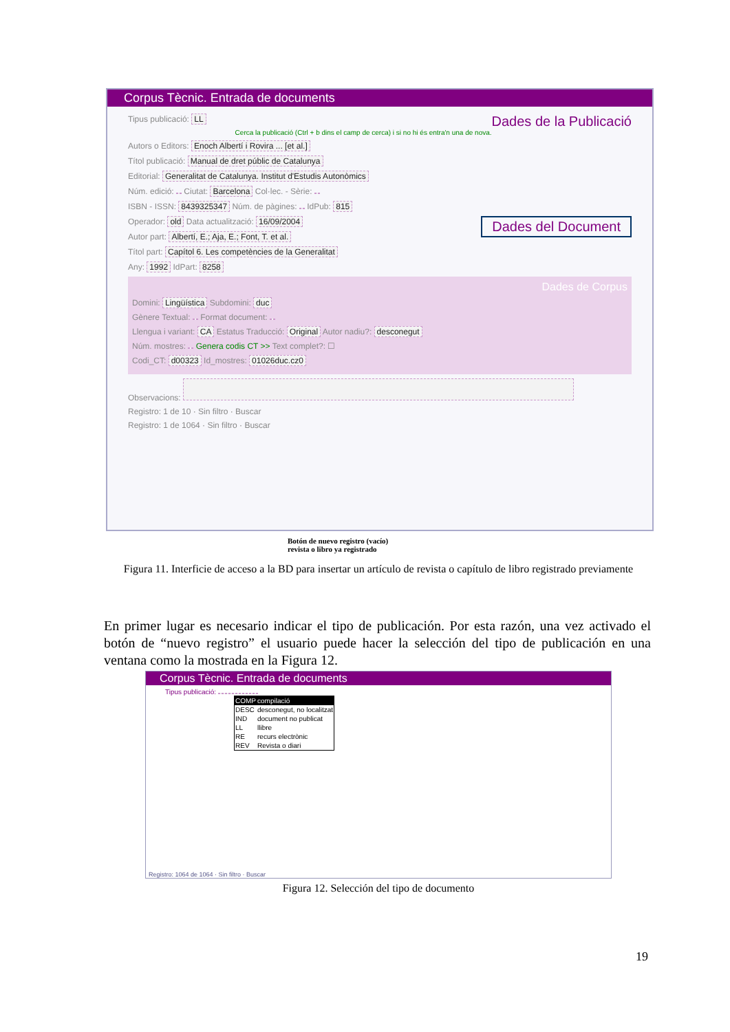Corpus Tècnic. Entrada de documents
Tipus publicació: LL Dades de la Publicació
Cerca la publicació (Ctrl + b dins el camp de cerca) i si no hi és entra'n una de nova.
Autors o Editors: Enoch Albertí i Rovira ... [et al.]
Títol publicació: Manual de dret públic de Catalunya
Editorial: Generalitat de Catalunya. Institut d'Estudis Autonòmics
Núm. edició: Ciutat: Barcelona Col·lec. - Sèrie:
ISBN - ISSN: 8439325347 Núm. de pàgines: IdPub: 815
Operador: old Data actualització: 16/09/2004 Dades del Document
Autor part: Albertí, E.; Aja, E.; Font, T. et al.
Títol part: Capítol 6. Les competències de la Generalitat
Any: 1992 IdPart: 8258
Dades de Corpus
Domini: Lingüística Subdomini: duc
Gènere Textual: Format document:
Llengua i variant: CA Estatus Traducció: Original Autor nadiu?: desconegut
Núm. mostres: Genera codis CT >> Text complet?: ☐
Codi_CT: d00323 Id_mostres: 01026duc.cz0
Observacions:
Registro: 1 de 10 · Sin filtro · Buscar
Registro: 1 de 1064 · Sin filtro · Buscar
Botón de nuevo registro (vacío)
revista o libro ya registrado
Figura 11. Interficie de acceso a la BD para insertar un artículo de revista o capítulo de libro registrado previamente
En primer lugar es necesario indicar el tipo de publicación. Por esta razón, una vez activado el botón de “nuevo registro” el usuario puede hacer la selección del tipo de publicación en una ventana como la mostrada en la Figura 12.
Corpus Tècnic. Entrada de documents
Tipus publicació:
| COMP | compilació |
| DESC | desconegut, no localitzat |
| IND | document no publicat |
| LL | llibre |
| RE | recurs electrònic |
| REV | Revista o diari |
Registro: 1064 de 1064 · Sin filtro · Buscar
Figura 12. Selección del tipo de documento
19